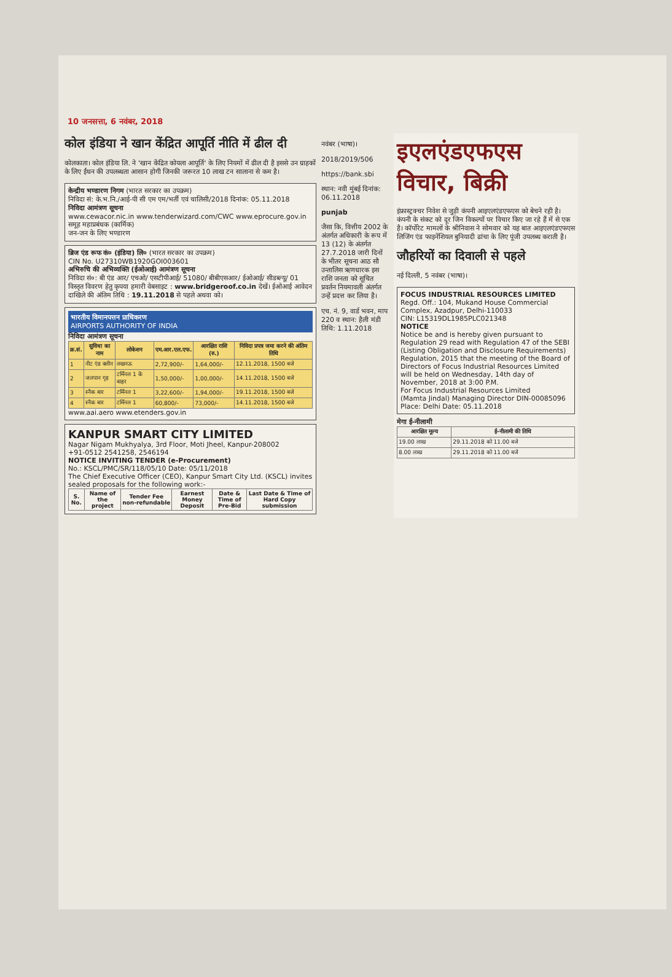10 जनसत्ता, 6 नवंबर, 2018
कोल इंडिया ने खान केंद्रित आपूर्ति नीति में ढील दी
कोलकाता। कोल इंडिया लि. ने 'खान केंद्रित कोयला आपूर्ति' के लिए नियमों में ढील दी है इससे उन ग्राहकों के लिए ईंधन की उपलब्धता आसान होगी जिनकी जरूरत 10 लाख टन सालाना से कम है।
केन्द्रीय भण्डारण निगम (भारत सरकार का उपक्रम)
निविदा सं: के.भ.नि./आई-पी सी एम एम/भर्ती एवं चालिसी/2018 दिनांक: 05.11.2018
निविदा आमंत्रण सूचना
www.cewacor.nic.in www.tenderwizard.com/CWC www.eprocure.gov.in
समूह महाप्रबंधक (कार्मिक)
जन-जन के लिए भण्डारण
ब्रिज एंड रूफ कं० (इंडिया) लि० (भारत सरकार का उपक्रम)
CIN No. U27310WB1920GOI003601
अभिरुचि की अभिव्यक्ति (ईओआई) आमंत्रण सूचना
निविदा सं०: बी एंड आर/ एचओ/ एसटीपीआई/ 51080/ बीबीएसआर/ ईओआई/ सीडब्ल्यू/ 01
विस्तृत विवरण हेतु कृपया हमारी वेबसाइट : www.bridgeroof.co.in देखें। ईओआई आवेदन दाखिले की अंतिम तिथि : 19.11.2018 से पहले अथवा को।
भारतीय विमानपत्तन प्राधिकरण
AIRPORTS AUTHORITY OF INDIA
निविदा आमंत्रण सूचना
| क्र.सं. | सुविधा का नाम | लोकेशन | एम.आर.एल.एफ. | आरक्षित राशि (रु.) | निविदा प्रपत्र जमा करने की अंतिम तिथि |
| --- | --- | --- | --- | --- | --- |
| 1 | नीट एंड क्लीन | लखनऊ | 2,72,900/- | 1,64,000/- | 12.11.2018, 1500 बजे |
| 2 | जलपान गृह | टर्मिनल 1 के बाहर | 1,50,000/- | 1,00,000/- | 14.11.2018, 1500 बजे |
| 3 | स्नैक बार | टर्मिनल 1 | 3,22,600/- | 1,94,000/- | 19.11.2018, 1500 बजे |
| 4 | स्नैक बार | टर्मिनल 1 | 60,800/- | 73,000/- | 14.11.2018, 1500 बजे |
www.aai.aero www.etenders.gov.in
KANPUR SMART CITY LIMITED
Nagar Nigam Mukhyalya, 3rd Floor, Moti Jheel, Kanpur-208002
+91-0512 2541258, 2546194
NOTICE INVITING TENDER (e-Procurement)
No.: KSCL/PMC/SR/118/05/10 Date: 05/11/2018
The Chief Executive Officer (CEO), Kanpur Smart City Ltd. (KSCL) invites sealed proposals for the following work:-
| S. No. | Name of the project | Tender Fee non-refundable | Earnest Money Deposit | Date & Time of Pre-Bid | Last Date & Time of Hard Copy submission |
| --- | --- | --- | --- | --- | --- |
नवंबर (भाषा)।
2018/2019/506
https://bank.sbi
स्थान: नवी मुंबई दिनांक: 06.11.2018
punjab
जैसा कि, वित्तीय 2002 के अंतर्गत अधिकारी के रूप में 13 (12) के अंतर्गत 27.7.2018 जारी दिनों के भीतर सूचना आठ सौ उन्तालिस ऋणधारक इस राशि जनता को सूचित प्रवर्तन नियमावली अंतर्गत उन्हें प्रदत्त कर लिया है।
एच. नं. 9, वार्ड भवन, माप 220 व स्थान: हैली मंडी तिथि: 1.11.2018
इएलएंडएफएस विचार, बिक्री
इंफ्रास्ट्रक्चर निवेश से जुड़ी कंपनी आइएलएंडएफएस को बेचने रही है। कंपनी के संकट को दूर जिन विकल्पों पर विचार किए जा रहे हैं में से एक है। कॉर्पोरेट मामलों के श्रीनिवास ने सोमवार को यह बात आइएलएंडएफएस लिजिंग एंड फाइनेंशियल बुनियादी ढांचा के लिए पूंजी उपलब्ध कराती है।
जौहरियों का दिवाली से पहले
नई दिल्ली, 5 नवंबर (भाषा)।
FOCUS INDUSTRIAL RESOURCES LIMITED
Regd. Off.: 104, Mukand House Commercial Complex, Azadpur, Delhi-110033
CIN: L15319DL1985PLC021348
NOTICE
Notice be and is hereby given pursuant to Regulation 29 read with Regulation 47 of the SEBI (Listing Obligation and Disclosure Requirements) Regulation, 2015 that the meeting of the Board of Directors of Focus Industrial Resources Limited will be held on Wednesday, 14th day of November, 2018 at 3:00 P.M.
For Focus Industrial Resources Limited
(Mamta Jindal) Managing Director DIN-00085096
Place: Delhi Date: 05.11.2018
मेगा ई-नीलामी
| आरक्षित मूल्य | ई-नीलामी की तिथि |
| --- | --- |
| 19.00 लाख | 29.11.2018 को 11.00 बजे |
| 8.00 लाख | 29.11.2018 को 11.00 बजे |